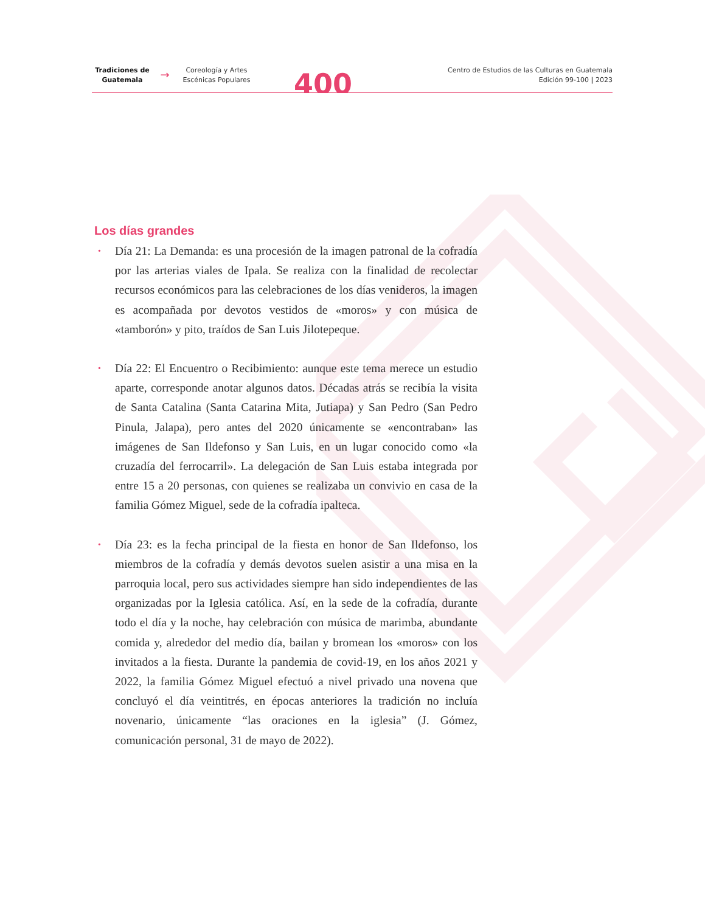Tradiciones de
Guatemala
→
Coreología y Artes
Escénicas Populares
400
Centro de Estudios de las Culturas en Guatemala
Edición 99-100 | 2023
Los días grandes
• Día 21: La Demanda: es una procesión de la imagen patronal de la cofradía por las arterias viales de Ipala. Se realiza con la finalidad de recolectar recursos económicos para las celebraciones de los días venideros, la imagen es acompañada por devotos vestidos de «moros» y con música de «tamborón» y pito, traídos de San Luis Jilotepeque.
• Día 22: El Encuentro o Recibimiento: aunque este tema merece un estudio aparte, corresponde anotar algunos datos. Décadas atrás se recibía la visita de Santa Catalina (Santa Catarina Mita, Jutiapa) y San Pedro (San Pedro Pinula, Jalapa), pero antes del 2020 únicamente se «encontraban» las imágenes de San Ildefonso y San Luis, en un lugar conocido como «la cruzadía del ferrocarril». La delegación de San Luis estaba integrada por entre 15 a 20 personas, con quienes se realizaba un convivio en casa de la familia Gómez Miguel, sede de la cofradía ipalteca.
• Día 23: es la fecha principal de la fiesta en honor de San Ildefonso, los miembros de la cofradía y demás devotos suelen asistir a una misa en la parroquia local, pero sus actividades siempre han sido independientes de las organizadas por la Iglesia católica. Así, en la sede de la cofradía, durante todo el día y la noche, hay celebración con música de marimba, abundante comida y, alrededor del medio día, bailan y bromean los «moros» con los invitados a la fiesta. Durante la pandemia de covid-19, en los años 2021 y 2022, la familia Gómez Miguel efectuó a nivel privado una novena que concluyó el día veintitrés, en épocas anteriores la tradición no incluía novenario, únicamente “las oraciones en la iglesia” (J. Gómez, comunicación personal, 31 de mayo de 2022).